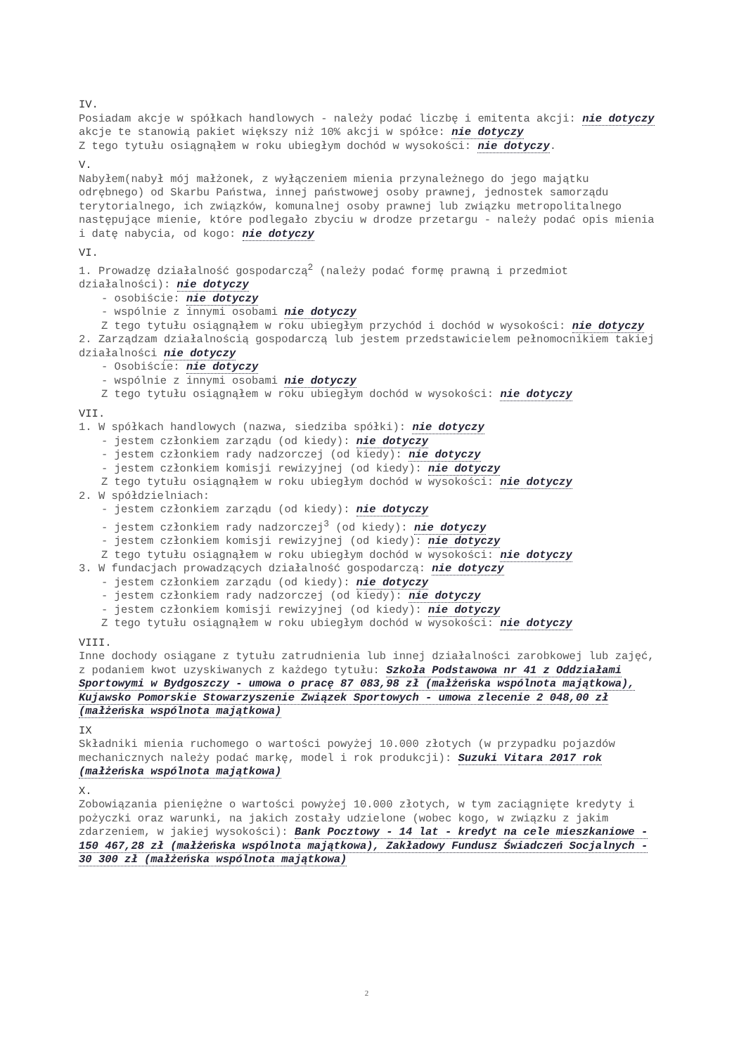IV.
Posiadam akcje w spółkach handlowych - należy podać liczbę i emitenta akcji: nie dotyczy
akcje te stanowią pakiet większy niż 10% akcji w spółce: nie dotyczy
Z tego tytułu osiągnąłem w roku ubiegłym dochód w wysokości: nie dotyczy.
V.
Nabyłem(nabył mój małżonek, z wyłączeniem mienia przynależnego do jego majątku odrębnego) od Skarbu Państwa, innej państwowej osoby prawnej, jednostek samorządu terytorialnego, ich związków, komunalnej osoby prawnej lub związku metropolitalnego następujące mienie, które podlegało zbyciu w drodze przetargu - należy podać opis mienia i datę nabycia, od kogo: nie dotyczy
VI.
1. Prowadzę działalność gospodarczą<sup>2</sup> (należy podać formę prawną i przedmiot działalności): nie dotyczy
- osobiście: nie dotyczy
- wspólnie z innymi osobami nie dotyczy
Z tego tytułu osiągnąłem w roku ubiegłym przychód i dochód w wysokości: nie dotyczy
2. Zarządzam działalnością gospodarczą lub jestem przedstawicielem pełnomocnikiem takiej działalności nie dotyczy
- Osobiście: nie dotyczy
- wspólnie z innymi osobami nie dotyczy
Z tego tytułu osiągnąłem w roku ubiegłym dochód w wysokości: nie dotyczy
VII.
1. W spółkach handlowych (nazwa, siedziba spółki): nie dotyczy
- jestem członkiem zarządu (od kiedy): nie dotyczy
- jestem członkiem rady nadzorczej (od kiedy): nie dotyczy
- jestem członkiem komisji rewizyjnej (od kiedy): nie dotyczy
Z tego tytułu osiągnąłem w roku ubiegłym dochód w wysokości: nie dotyczy
2. W spółdzielniach:
- jestem członkiem zarządu (od kiedy): nie dotyczy
- jestem członkiem rady nadzorczej<sup>3</sup> (od kiedy): nie dotyczy
- jestem członkiem komisji rewizyjnej (od kiedy): nie dotyczy
Z tego tytułu osiągnąłem w roku ubiegłym dochód w wysokości: nie dotyczy
3. W fundacjach prowadzących działalność gospodarczą: nie dotyczy
- jestem członkiem zarządu (od kiedy): nie dotyczy
- jestem członkiem rady nadzorczej (od kiedy): nie dotyczy
- jestem członkiem komisji rewizyjnej (od kiedy): nie dotyczy
Z tego tytułu osiągnąłem w roku ubiegłym dochód w wysokości: nie dotyczy
VIII.
Inne dochody osiągane z tytułu zatrudnienia lub innej działalności zarobkowej lub zajęć, z podaniem kwot uzyskiwanych z każdego tytułu: Szkoła Podstawowa nr 41 z Oddziałami Sportowymi w Bydgoszczy - umowa o pracę 87 083,98 zł (małżeńska wspólnota majątkowa), Kujawsko Pomorskie Stowarzyszenie Związek Sportowych - umowa zlecenie 2 048,00 zł (małżeńska wspólnota majątkowa)
IX
Składniki mienia ruchomego o wartości powyżej 10.000 złotych (w przypadku pojazdów mechanicznych należy podać markę, model i rok produkcji): Suzuki Vitara 2017 rok (małżeńska wspólnota majątkowa)
X.
Zobowiązania pieniężne o wartości powyżej 10.000 złotych, w tym zaciągnięte kredyty i pożyczki oraz warunki, na jakich zostały udzielone (wobec kogo, w związku z jakim zdarzeniem, w jakiej wysokości): Bank Pocztowy - 14 lat - kredyt na cele mieszkaniowe - 150 467,28 zł (małżeńska wspólnota majątkowa), Zakładowy Fundusz Świadczeń Socjalnych - 30 300 zł (małżeńska wspólnota majątkowa)
2